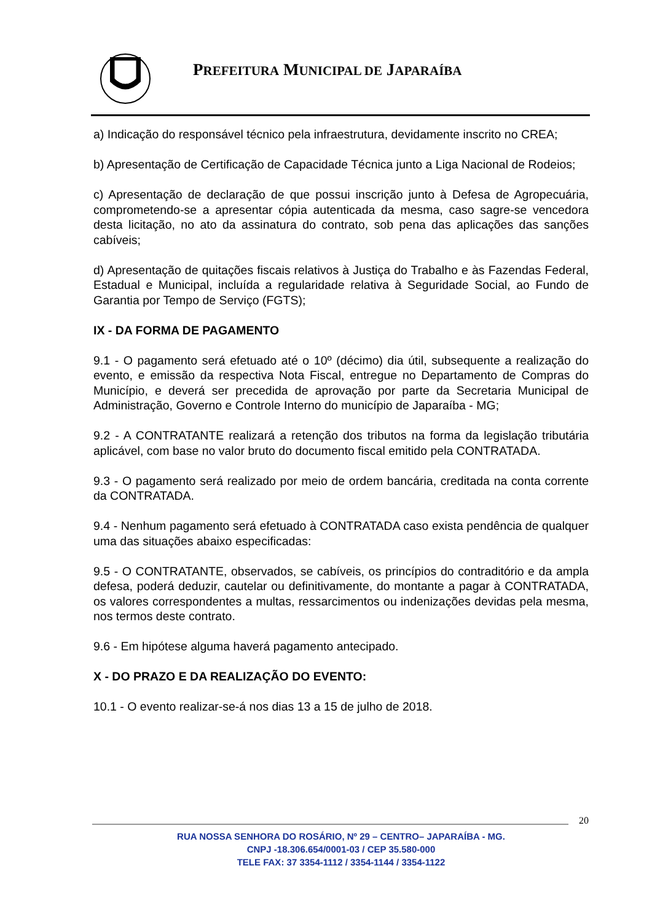PREFEITURA MUNICIPAL DE JAPARAÍBA
a) Indicação do responsável técnico pela infraestrutura, devidamente inscrito no CREA;
b) Apresentação de Certificação de Capacidade Técnica junto a Liga Nacional de Rodeios;
c) Apresentação de declaração de que possui inscrição junto à Defesa de Agropecuária, comprometendo-se a apresentar cópia autenticada da mesma, caso sagre-se vencedora desta licitação, no ato da assinatura do contrato, sob pena das aplicações das sanções cabíveis;
d) Apresentação de quitações fiscais relativos à Justiça do Trabalho e às Fazendas Federal, Estadual e Municipal, incluída a regularidade relativa à Seguridade Social, ao Fundo de Garantia por Tempo de Serviço (FGTS);
IX - DA FORMA DE PAGAMENTO
9.1 - O pagamento será efetuado até o 10º (décimo) dia útil, subsequente a realização do evento, e emissão da respectiva Nota Fiscal, entregue no Departamento de Compras do Município, e deverá ser precedida de aprovação por parte da Secretaria Municipal de Administração, Governo e Controle Interno do município de Japaraíba - MG;
9.2 - A CONTRATANTE realizará a retenção dos tributos na forma da legislação tributária aplicável, com base no valor bruto do documento fiscal emitido pela CONTRATADA.
9.3 - O pagamento será realizado por meio de ordem bancária, creditada na conta corrente da CONTRATADA.
9.4 - Nenhum pagamento será efetuado à CONTRATADA caso exista pendência de qualquer uma das situações abaixo especificadas:
9.5 - O CONTRATANTE, observados, se cabíveis, os princípios do contraditório e da ampla defesa, poderá deduzir, cautelar ou definitivamente, do montante a pagar à CONTRATADA, os valores correspondentes a multas, ressarcimentos ou indenizações devidas pela mesma, nos termos deste contrato.
9.6 - Em hipótese alguma haverá pagamento antecipado.
X - DO PRAZO E DA REALIZAÇÃO DO EVENTO:
10.1 - O evento realizar-se-á nos dias 13 a 15 de julho de 2018.
20
RUA NOSSA SENHORA DO ROSÁRIO, Nº 29 – CENTRO– JAPARAÍBA - MG.
CNPJ -18.306.654/0001-03 / CEP 35.580-000
TELE FAX: 37 3354-1112 / 3354-1144 / 3354-1122